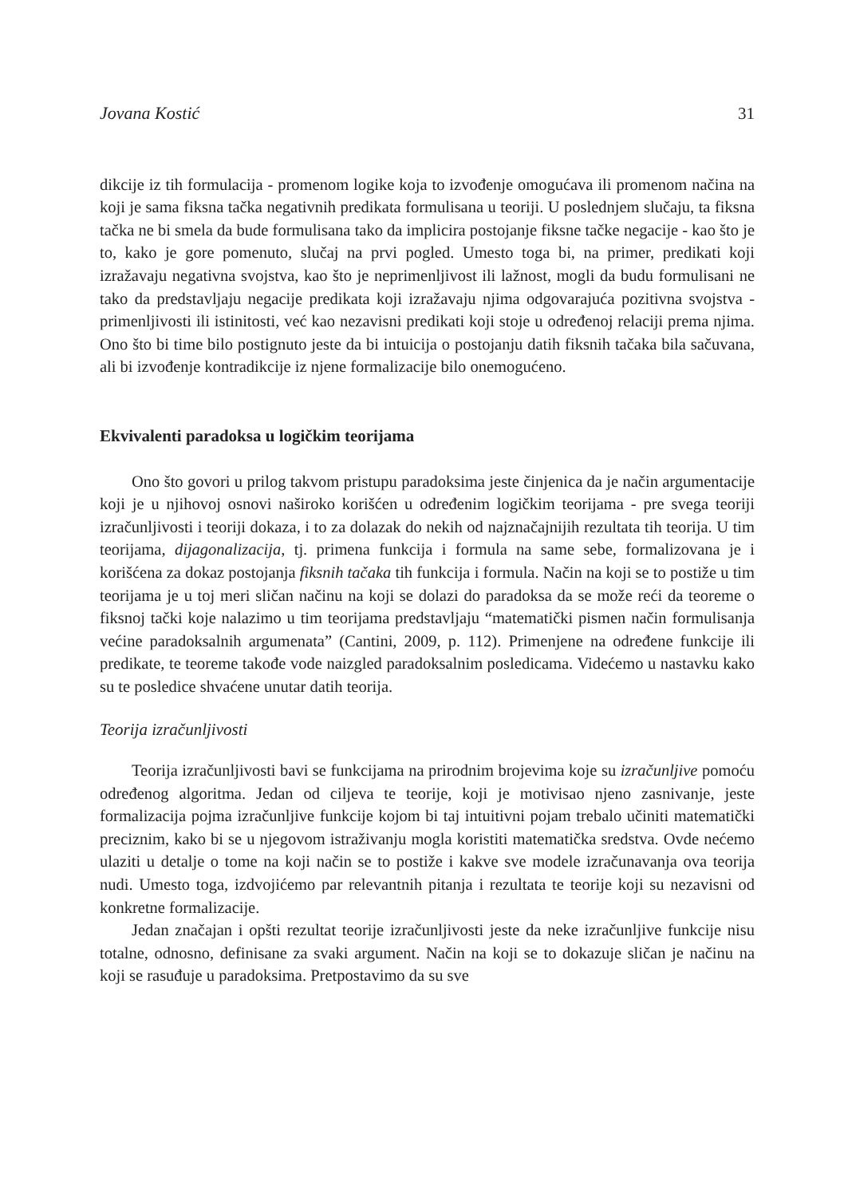Jovana Kostić 31
dikcije iz tih formulacija - promenom logike koja to izvođenje omogućava ili promenom načina na koji je sama fiksna tačka negativnih predikata formulisana u teoriji. U poslednjem slučaju, ta fiksna tačka ne bi smela da bude formulisana tako da implicira postojanje fiksne tačke negacije - kao što je to, kako je gore pomenuto, slučaj na prvi pogled. Umesto toga bi, na primer, predikati koji izražavaju negativna svojstva, kao što je neprimenljivost ili lažnost, mogli da budu formulisani ne tako da predstavljaju negacije predikata koji izražavaju njima odgovarajuća pozitivna svojstva - primenljivosti ili istinitosti, već kao nezavisni predikati koji stoje u određenoj relaciji prema njima. Ono što bi time bilo postignuto jeste da bi intuicija o postojanju datih fiksnih tačaka bila sačuvana, ali bi izvođenje kontradikcije iz njene formalizacije bilo onemogućeno.
Ekvivalenti paradoksa u logičkim teorijama
Ono što govori u prilog takvom pristupu paradoksima jeste činjenica da je način argumentacije koji je u njihovoj osnovi naširoko korišćen u određenim logičkim teorijama - pre svega teoriji izračunljivosti i teoriji dokaza, i to za dolazak do nekih od najznačajnijih rezultata tih teorija. U tim teorijama, dijagonalizacija, tj. primena funkcija i formula na same sebe, formalizovana je i korišćena za dokaz postojanja fiksnih tačaka tih funkcija i formula. Način na koji se to postiže u tim teorijama je u toj meri sličan načinu na koji se dolazi do paradoksa da se može reći da teoreme o fiksnoj tački koje nalazimo u tim teorijama predstavljaju “matematički pismen način formulisanja većine paradoksalnih argumenata” (Cantini, 2009, p. 112). Primenjene na određene funkcije ili predikate, te teoreme takođe vode naizgled paradoksalnim posledicama. Videćemo u nastavku kako su te posledice shvaćene unutar datih teorija.
Teorija izračunljivosti
Teorija izračunljivosti bavi se funkcijama na prirodnim brojevima koje su izračunljive pomoću određenog algoritma. Jedan od ciljeva te teorije, koji je motivisao njeno zasnivanje, jeste formalizacija pojma izračunljive funkcije kojom bi taj intuitivni pojam trebalo učiniti matematički preciznim, kako bi se u njegovom istraživanju mogla koristiti matematička sredstva. Ovde nećemo ulaziti u detalje o tome na koji način se to postiže i kakve sve modele izračunavanja ova teorija nudi. Umesto toga, izdvojićemo par relevantnih pitanja i rezultata te teorije koji su nezavisni od konkretne formalizacije.
Jedan značajan i opšti rezultat teorije izračunljivosti jeste da neke izračunljive funkcije nisu totalne, odnosno, definisane za svaki argument. Način na koji se to dokazuje sličan je načinu na koji se rasuđuje u paradoksima. Pretpostavimo da su sve